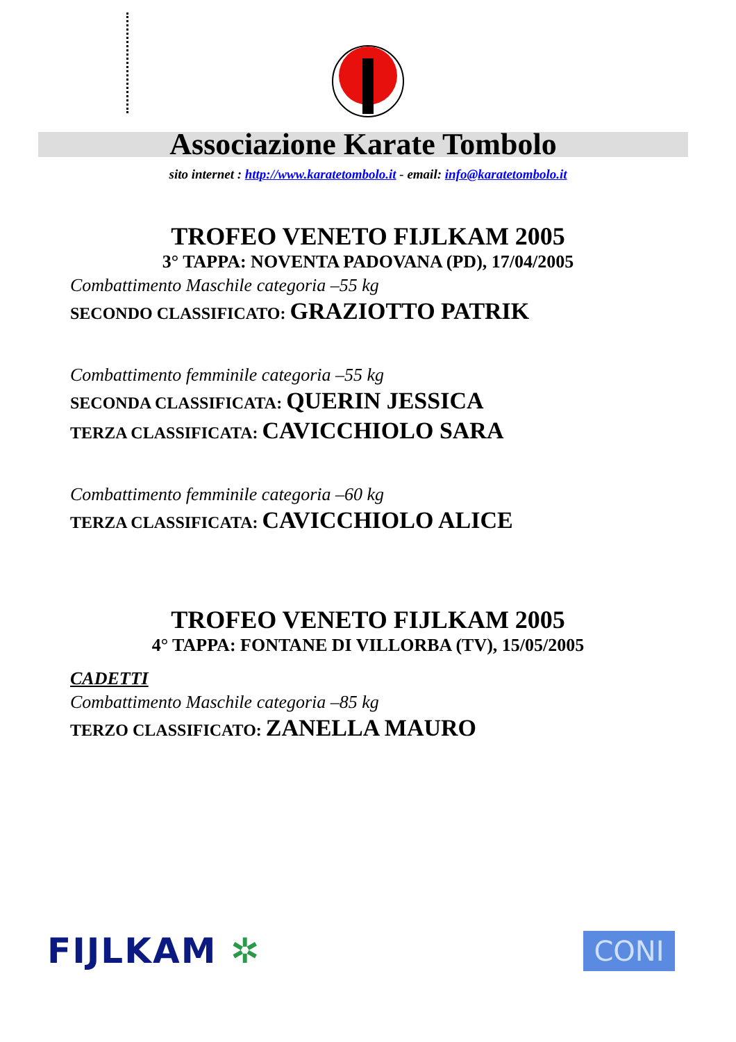Associazione Karate Tombolo
sito internet : http://www.karatetombolo.it - email: info@karatetombolo.it
TROFEO VENETO FIJLKAM 2005
3° TAPPA: NOVENTA PADOVANA (PD), 17/04/2005
Combattimento Maschile categoria –55 kg
SECONDO CLASSIFICATO: GRAZIOTTO PATRIK
Combattimento femminile categoria –55 kg
SECONDA CLASSIFICATA: QUERIN JESSICA
TERZA CLASSIFICATA: CAVICCHIOLO SARA
Combattimento femminile categoria –60 kg
TERZA CLASSIFICATA: CAVICCHIOLO ALICE
TROFEO VENETO FIJLKAM 2005
4° TAPPA: FONTANE DI VILLORBA (TV), 15/05/2005
CADETTI
Combattimento Maschile categoria –85 kg
TERZO CLASSIFICATO: ZANELLA MAURO
FIJLKAM ✲
CONI